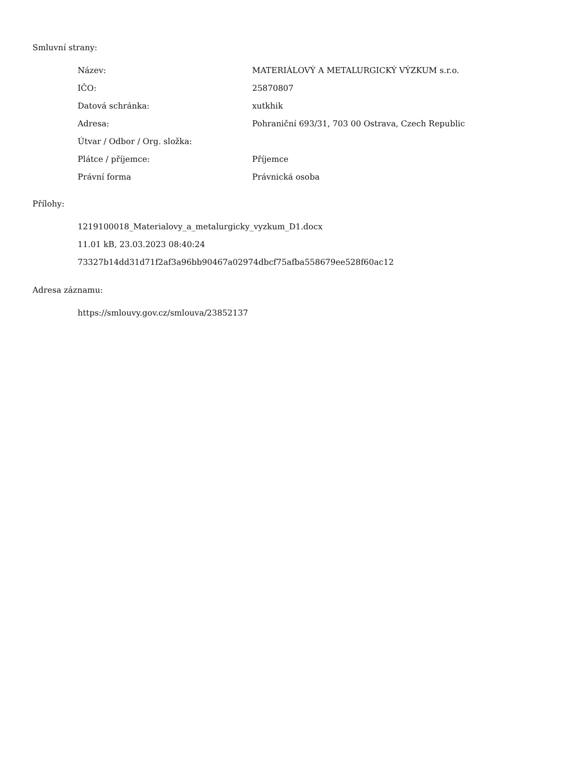Smluvní strany:
| Název: | MATERIÁLOVÝ A METALURGICKÝ VÝZKUM s.r.o. |
| IČO: | 25870807 |
| Datová schránka: | xutkhik |
| Adresa: | Pohraniční 693/31, 703 00 Ostrava, Czech Republic |
| Útvar / Odbor / Org. složka: | |
| Plátce / příjemce: | Příjemce |
| Právní forma | Právnická osoba |
Přílohy:
1219100018_Materialovy_a_metalurgicky_vyzkum_D1.docx
11.01 kB, 23.03.2023 08:40:24
73327b14dd31d71f2af3a96bb90467a02974dbcf75afba558679ee528f60ac12
Adresa záznamu:
https://smlouvy.gov.cz/smlouva/23852137